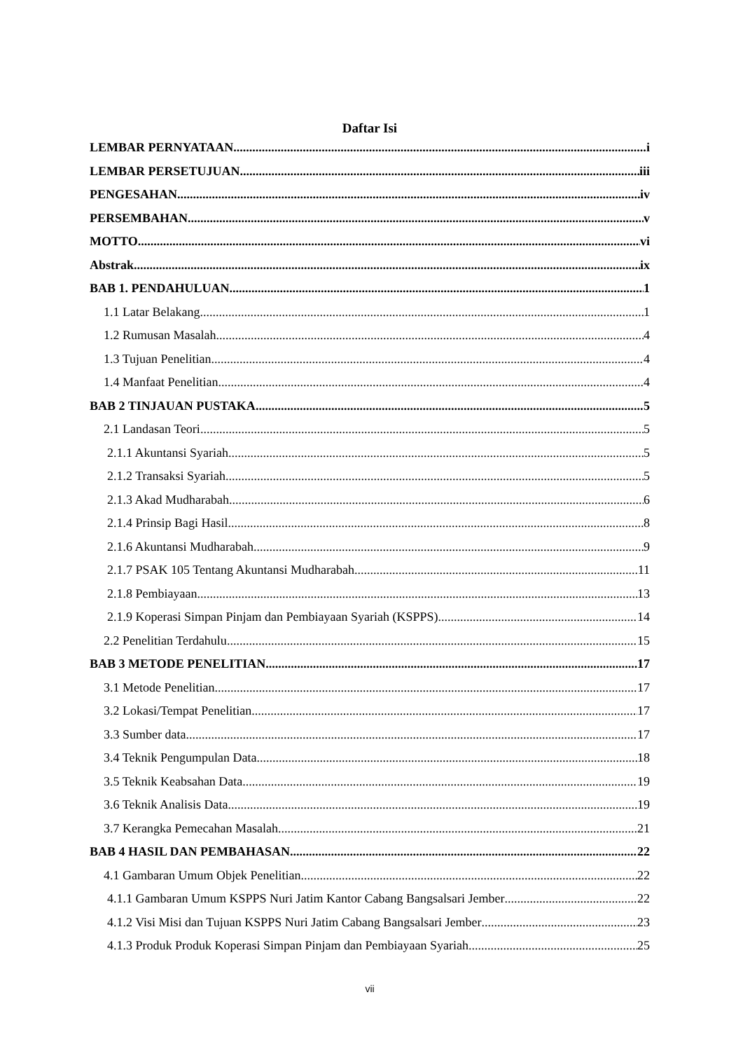Daftar Isi
LEMBAR PERNYATAAN i
LEMBAR PERSETUJUAN iii
PENGESAHAN iv
PERSEMBAHAN v
MOTTO vi
Abstrak ix
BAB 1. PENDAHULUAN 1
1.1 Latar Belakang 1
1.2 Rumusan Masalah 4
1.3 Tujuan Penelitian 4
1.4 Manfaat Penelitian 4
BAB 2 TINJAUAN PUSTAKA 5
2.1 Landasan Teori 5
2.1.1 Akuntansi Syariah 5
2.1.2 Transaksi Syariah 5
2.1.3 Akad Mudharabah 6
2.1.4 Prinsip Bagi Hasil 8
2.1.6 Akuntansi Mudharabah 9
2.1.7 PSAK 105 Tentang Akuntansi Mudharabah 11
2.1.8 Pembiayaan 13
2.1.9 Koperasi Simpan Pinjam dan Pembiayaan Syariah (KSPPS) 14
2.2 Penelitian Terdahulu 15
BAB 3 METODE PENELITIAN 17
3.1 Metode Penelitian 17
3.2 Lokasi/Tempat Penelitian 17
3.3 Sumber data 17
3.4 Teknik Pengumpulan Data 18
3.5 Teknik Keabsahan Data 19
3.6 Teknik Analisis Data 19
3.7 Kerangka Pemecahan Masalah 21
BAB 4 HASIL DAN PEMBAHASAN 22
4.1 Gambaran Umum Objek Penelitian 22
4.1.1 Gambaran Umum KSPPS Nuri Jatim Kantor Cabang Bangsalsari Jember 22
4.1.2 Visi Misi dan Tujuan KSPPS Nuri Jatim Cabang Bangsalsari Jember 23
4.1.3 Produk Produk Koperasi Simpan Pinjam dan Pembiayaan Syariah 25
vii